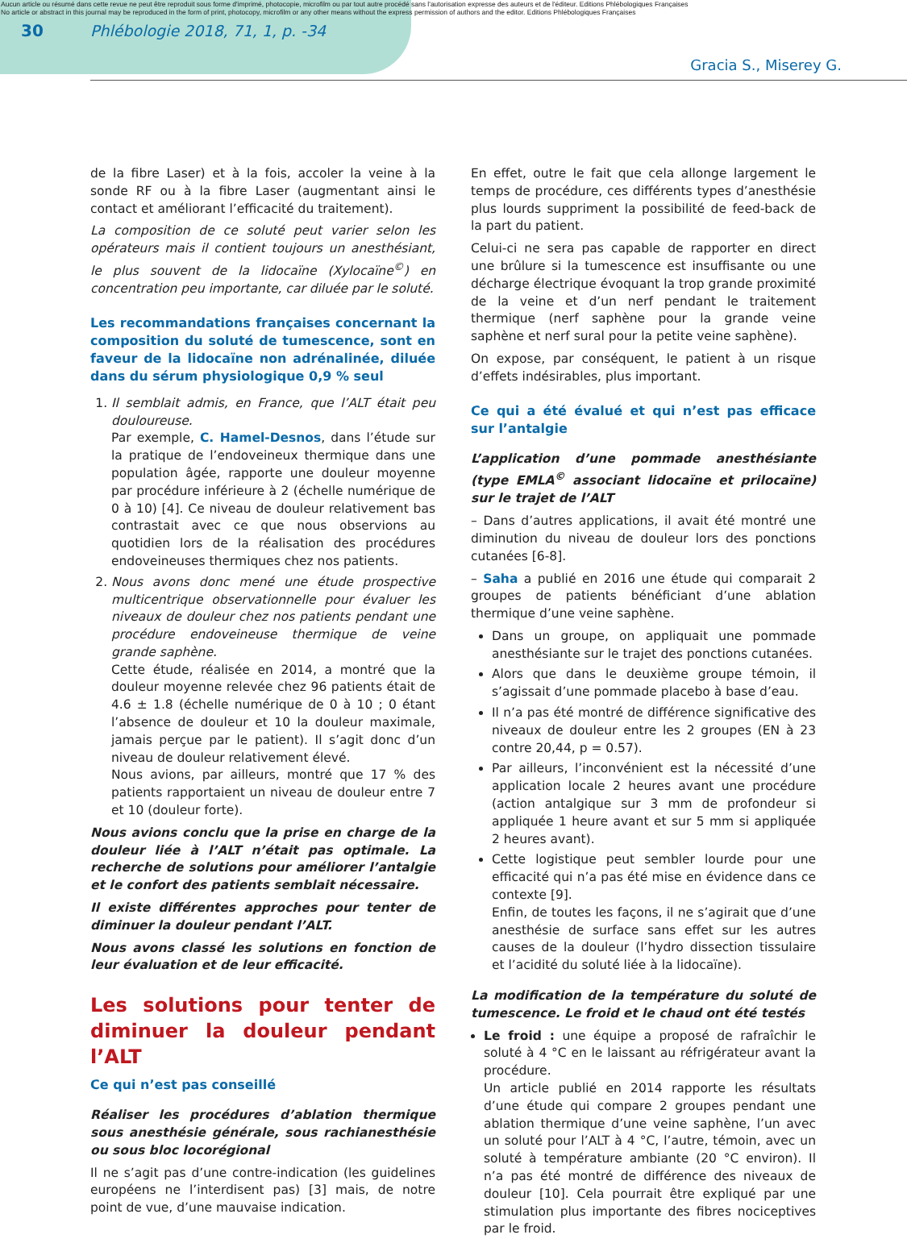Aucun article ou résumé dans cette revue ne peut être reproduit sous forme d'imprimé, photocopie, microfilm ou par tout autre procédé sans l'autorisation expresse des auteurs et de l'éditeur. Editions Phlébologiques Françaises
No article or abstract in this journal may be reproduced in the form of print, photocopy, microfilm or any other means without the express permission of authors and the editor. Editions Phlébologiques Françaises
30 Phlébologie 2018, 71, 1, p. -34
Gracia S., Miserey G.
de la fibre Laser) et à la fois, accoler la veine à la sonde RF ou à la fibre Laser (augmentant ainsi le contact et améliorant l’efficacité du traitement).
La composition de ce soluté peut varier selon les opérateurs mais il contient toujours un anesthésiant, le plus souvent de la lidocaïne (Xylocaïne<sup>©</sup>) en concentration peu importante, car diluée par le soluté.
Les recommandations françaises concernant la composition du soluté de tumescence, sont en faveur de la lidocaïne non adrénalinée, diluée dans du sérum physiologique 0,9 % seul
1. Il semblait admis, en France, que l’ALT était peu douloureuse.
Par exemple, C. Hamel-Desnos, dans l’étude sur la pratique de l’endoveineux thermique dans une population âgée, rapporte une douleur moyenne par procédure inférieure à 2 (échelle numérique de 0 à 10) [4]. Ce niveau de douleur relativement bas contrastait avec ce que nous observions au quotidien lors de la réalisation des procédures endoveineuses thermiques chez nos patients.
2. Nous avons donc mené une étude prospective multicentrique observationnelle pour évaluer les niveaux de douleur chez nos patients pendant une procédure endoveineuse thermique de veine grande saphène.
Cette étude, réalisée en 2014, a montré que la douleur moyenne relevée chez 96 patients était de 4.6 ± 1.8 (échelle numérique de 0 à 10 ; 0 étant l’absence de douleur et 10 la douleur maximale, jamais perçue par le patient). Il s’agit donc d’un niveau de douleur relativement élevé.
Nous avions, par ailleurs, montré que 17 % des patients rapportaient un niveau de douleur entre 7 et 10 (douleur forte).
Nous avions conclu que la prise en charge de la douleur liée à l’ALT n’était pas optimale. La recherche de solutions pour améliorer l’antalgie et le confort des patients semblait nécessaire.
Il existe différentes approches pour tenter de diminuer la douleur pendant l’ALT.
Nous avons classé les solutions en fonction de leur évaluation et de leur efficacité.
Les solutions pour tenter de diminuer la douleur pendant l’ALT
Ce qui n’est pas conseillé
Réaliser les procédures d’ablation thermique sous anesthésie générale, sous rachianesthésie ou sous bloc locorégional
Il ne s’agit pas d’une contre-indication (les guidelines européens ne l’interdisent pas) [3] mais, de notre point de vue, d’une mauvaise indication.
En effet, outre le fait que cela allonge largement le temps de procédure, ces différents types d’anesthésie plus lourds suppriment la possibilité de feed-back de la part du patient.
Celui-ci ne sera pas capable de rapporter en direct une brûlure si la tumescence est insuffisante ou une décharge électrique évoquant la trop grande proximité de la veine et d’un nerf pendant le traitement thermique (nerf saphène pour la grande veine saphène et nerf sural pour la petite veine saphène).
On expose, par conséquent, le patient à un risque d’effets indésirables, plus important.
Ce qui a été évalué et qui n’est pas efficace sur l’antalgie
L’application d’une pommade anesthésiante (type EMLA<sup>©</sup> associant lidocaïne et prilocaïne) sur le trajet de l’ALT
– Dans d’autres applications, il avait été montré une diminution du niveau de douleur lors des ponctions cutanées [6-8].
– Saha a publié en 2016 une étude qui comparait 2 groupes de patients bénéficiant d’une ablation thermique d’une veine saphène.
Dans un groupe, on appliquait une pommade anesthésiante sur le trajet des ponctions cutanées.
Alors que dans le deuxième groupe témoin, il s’agissait d’une pommade placebo à base d’eau.
Il n’a pas été montré de différence significative des niveaux de douleur entre les 2 groupes (EN à 23 contre 20,44, p = 0.57).
Par ailleurs, l’inconvénient est la nécessité d’une application locale 2 heures avant une procédure (action antalgique sur 3 mm de profondeur si appliquée 1 heure avant et sur 5 mm si appliquée 2 heures avant).
Cette logistique peut sembler lourde pour une efficacité qui n’a pas été mise en évidence dans ce contexte [9].
Enfin, de toutes les façons, il ne s’agirait que d’une anesthésie de surface sans effet sur les autres causes de la douleur (l’hydro dissection tissulaire et l’acidité du soluté liée à la lidocaïne).
La modification de la température du soluté de tumescence. Le froid et le chaud ont été testés
Le froid : une équipe a proposé de rafraîchir le soluté à 4 °C en le laissant au réfrigérateur avant la procédure.
Un article publié en 2014 rapporte les résultats d’une étude qui compare 2 groupes pendant une ablation thermique d’une veine saphène, l’un avec un soluté pour l’ALT à 4 °C, l’autre, témoin, avec un soluté à température ambiante (20 °C environ). Il n’a pas été montré de différence des niveaux de douleur [10]. Cela pourrait être expliqué par une stimulation plus importante des fibres nociceptives par le froid.